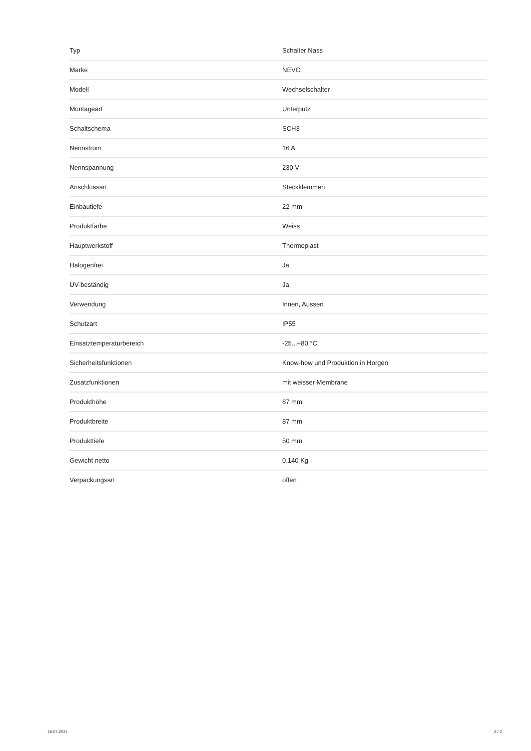| Typ | Schalter Nass |
| Marke | NEVO |
| Modell | Wechselschalter |
| Montageart | Unterputz |
| Schaltschema | SCH3 |
| Nennstrom | 16 A |
| Nennspannung | 230 V |
| Anschlussart | Steckklemmen |
| Einbautiefe | 22 mm |
| Produktfarbe | Weiss |
| Hauptwerkstoff | Thermoplast |
| Halogenfrei | Ja |
| UV-beständig | Ja |
| Verwendung | Innen, Aussen |
| Schutzart | IP55 |
| Einsatztemperaturbereich | -25...+80 °C |
| Sicherheitsfunktionen | Know-how und Produktion in Horgen |
| Zusatzfunktionen | mit weisser Membrane |
| Produkthöhe | 87 mm |
| Produktbreite | 87 mm |
| Produkttiefe | 50 mm |
| Gewicht netto | 0.140 Kg |
| Verpackungsart | offen |
16.07.2024 2 / 2